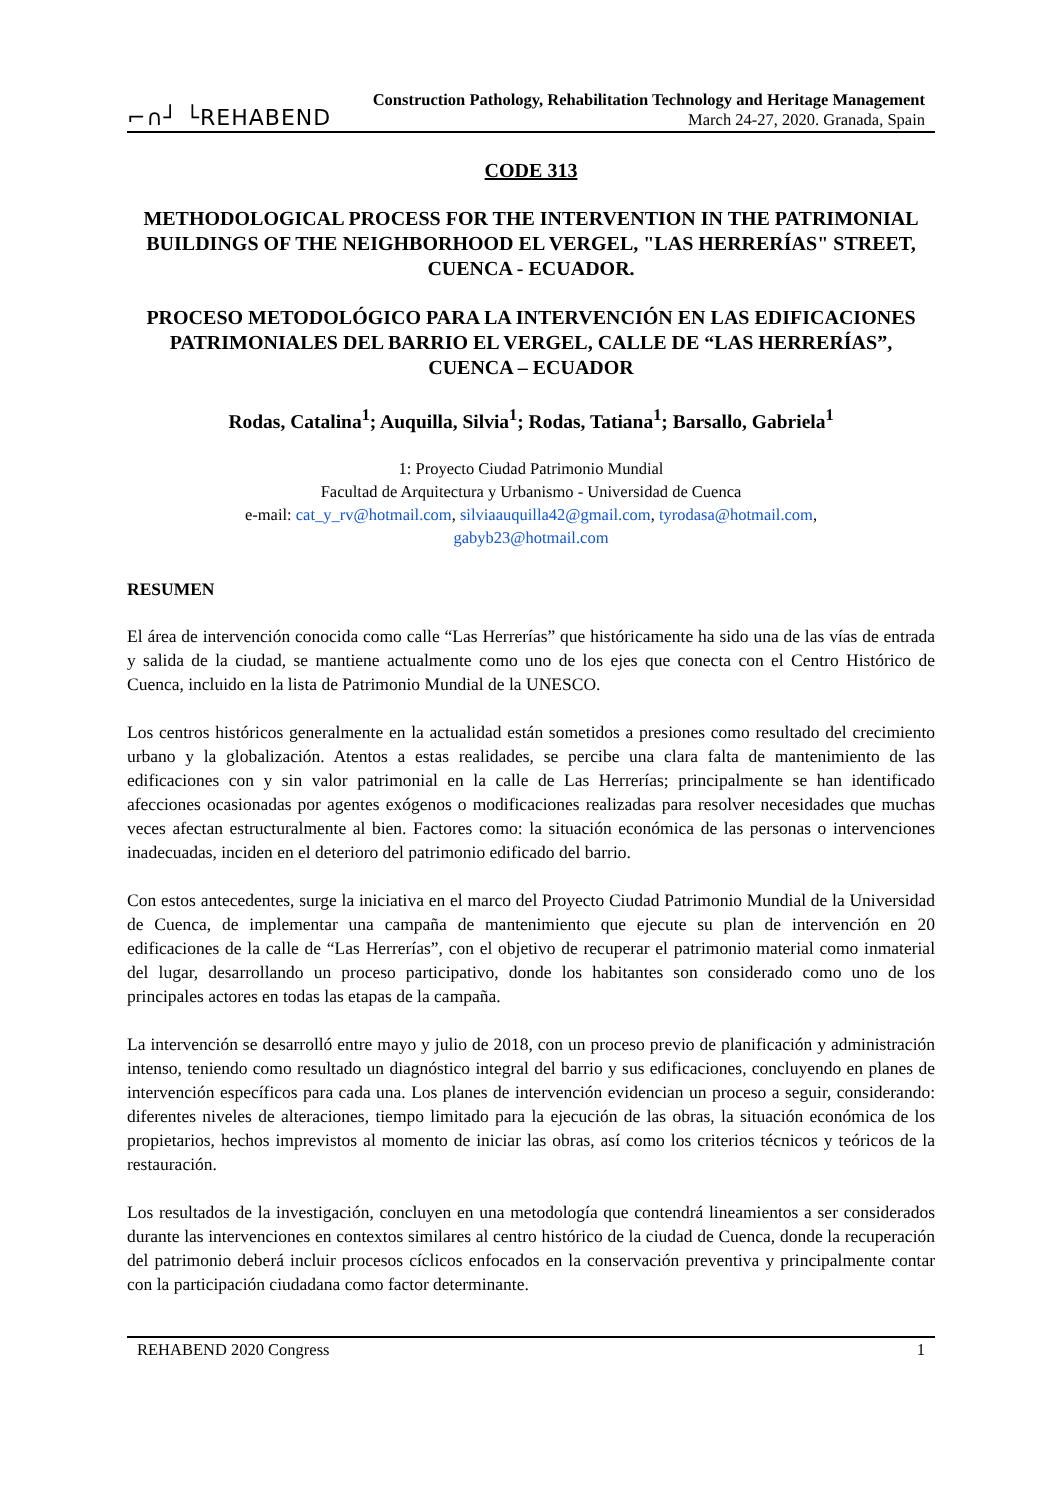⌐∩┘ └REHABEND
Construction Pathology, Rehabilitation Technology and Heritage Management
March 24-27, 2020. Granada, Spain
CODE 313
METHODOLOGICAL PROCESS FOR THE INTERVENTION IN THE PATRIMONIAL BUILDINGS OF THE NEIGHBORHOOD EL VERGEL, "LAS HERRERÍAS" STREET, CUENCA - ECUADOR.
PROCESO METODOLÓGICO PARA LA INTERVENCIÓN EN LAS EDIFICACIONES PATRIMONIALES DEL BARRIO EL VERGEL, CALLE DE “LAS HERRERÍAS”, CUENCA – ECUADOR
Rodas, Catalina<sup>1</sup>; Auquilla, Silvia<sup>1</sup>; Rodas, Tatiana<sup>1</sup>; Barsallo, Gabriela<sup>1</sup>
1: Proyecto Ciudad Patrimonio Mundial
Facultad de Arquitectura y Urbanismo - Universidad de Cuenca
e-mail: cat_y_rv@hotmail.com, silviaauquilla42@gmail.com, tyrodasa@hotmail.com,
gabyb23@hotmail.com
RESUMEN
El área de intervención conocida como calle “Las Herrerías” que históricamente ha sido una de las vías de entrada y salida de la ciudad, se mantiene actualmente como uno de los ejes que conecta con el Centro Histórico de Cuenca, incluido en la lista de Patrimonio Mundial de la UNESCO.
Los centros históricos generalmente en la actualidad están sometidos a presiones como resultado del crecimiento urbano y la globalización. Atentos a estas realidades, se percibe una clara falta de mantenimiento de las edificaciones con y sin valor patrimonial en la calle de Las Herrerías; principalmente se han identificado afecciones ocasionadas por agentes exógenos o modificaciones realizadas para resolver necesidades que muchas veces afectan estructuralmente al bien. Factores como: la situación económica de las personas o intervenciones inadecuadas, inciden en el deterioro del patrimonio edificado del barrio.
Con estos antecedentes, surge la iniciativa en el marco del Proyecto Ciudad Patrimonio Mundial de la Universidad de Cuenca, de implementar una campaña de mantenimiento que ejecute su plan de intervención en 20 edificaciones de la calle de “Las Herrerías”, con el objetivo de recuperar el patrimonio material como inmaterial del lugar, desarrollando un proceso participativo, donde los habitantes son considerado como uno de los principales actores en todas las etapas de la campaña.
La intervención se desarrolló entre mayo y julio de 2018, con un proceso previo de planificación y administración intenso, teniendo como resultado un diagnóstico integral del barrio y sus edificaciones, concluyendo en planes de intervención específicos para cada una. Los planes de intervención evidencian un proceso a seguir, considerando: diferentes niveles de alteraciones, tiempo limitado para la ejecución de las obras, la situación económica de los propietarios, hechos imprevistos al momento de iniciar las obras, así como los criterios técnicos y teóricos de la restauración.
Los resultados de la investigación, concluyen en una metodología que contendrá lineamientos a ser considerados durante las intervenciones en contextos similares al centro histórico de la ciudad de Cuenca, donde la recuperación del patrimonio deberá incluir procesos cíclicos enfocados en la conservación preventiva y principalmente contar con la participación ciudadana como factor determinante.
REHABEND 2020 Congress 1